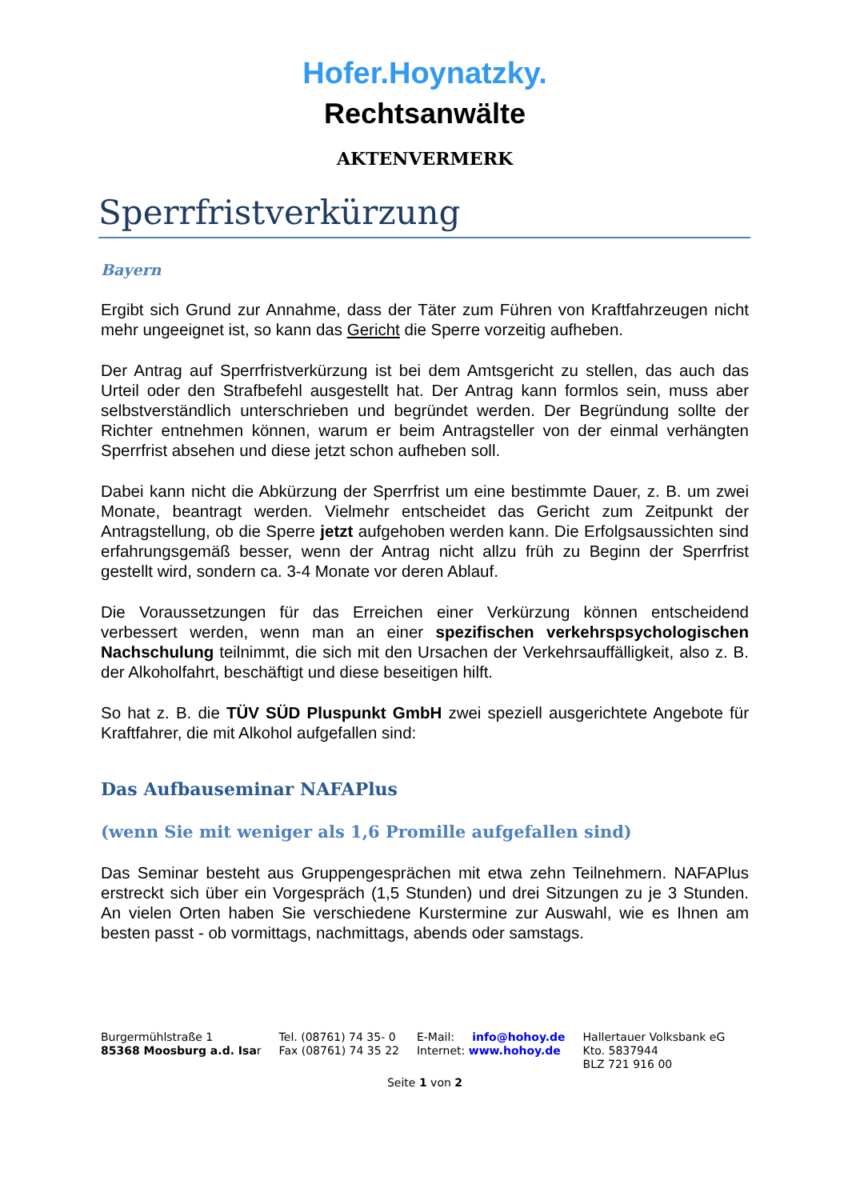Hofer.Hoynatzky.
Rechtsanwälte
AKTENVERMERK
Sperrfristverkürzung
Bayern
Ergibt sich Grund zur Annahme, dass der Täter zum Führen von Kraftfahrzeugen nicht mehr ungeeignet ist, so kann das Gericht die Sperre vorzeitig aufheben.
Der Antrag auf Sperrfristverkürzung ist bei dem Amtsgericht zu stellen, das auch das Urteil oder den Strafbefehl ausgestellt hat. Der Antrag kann formlos sein, muss aber selbstverständlich unterschrieben und begründet werden. Der Begründung sollte der Richter entnehmen können, warum er beim Antragsteller von der einmal verhängten Sperrfrist absehen und diese jetzt schon aufheben soll.
Dabei kann nicht die Abkürzung der Sperrfrist um eine bestimmte Dauer, z. B. um zwei Monate, beantragt werden. Vielmehr entscheidet das Gericht zum Zeitpunkt der Antragstellung, ob die Sperre jetzt aufgehoben werden kann. Die Erfolgsaussichten sind erfahrungsgemäß besser, wenn der Antrag nicht allzu früh zu Beginn der Sperrfrist gestellt wird, sondern ca. 3-4 Monate vor deren Ablauf.
Die Voraussetzungen für das Erreichen einer Verkürzung können entscheidend verbessert werden, wenn man an einer spezifischen verkehrspsychologischen Nachschulung teilnimmt, die sich mit den Ursachen der Verkehrsauffälligkeit, also z. B. der Alkoholfahrt, beschäftigt und diese beseitigen hilft.
So hat z. B. die TÜV SÜD Pluspunkt GmbH zwei speziell ausgerichtete Angebote für Kraftfahrer, die mit Alkohol aufgefallen sind:
Das Aufbauseminar NAFAPlus
(wenn Sie mit weniger als 1,6 Promille aufgefallen sind)
Das Seminar besteht aus Gruppengesprächen mit etwa zehn Teilnehmern. NAFAPlus erstreckt sich über ein Vorgespräch (1,5 Stunden) und drei Sitzungen zu je 3 Stunden. An vielen Orten haben Sie verschiedene Kurstermine zur Auswahl, wie es Ihnen am besten passt - ob vormittags, nachmittags, abends oder samstags.
Burgermühlstraße 1
85368 Moosburg a.d. Isar
Tel. (08761) 74 35- 0
Fax (08761) 74 35 22
E-Mail: info@hohoy.de
Internet: www.hohoy.de
Hallertauer Volksbank eG
Kto. 5837944
BLZ 721 916 00
Seite 1 von 2